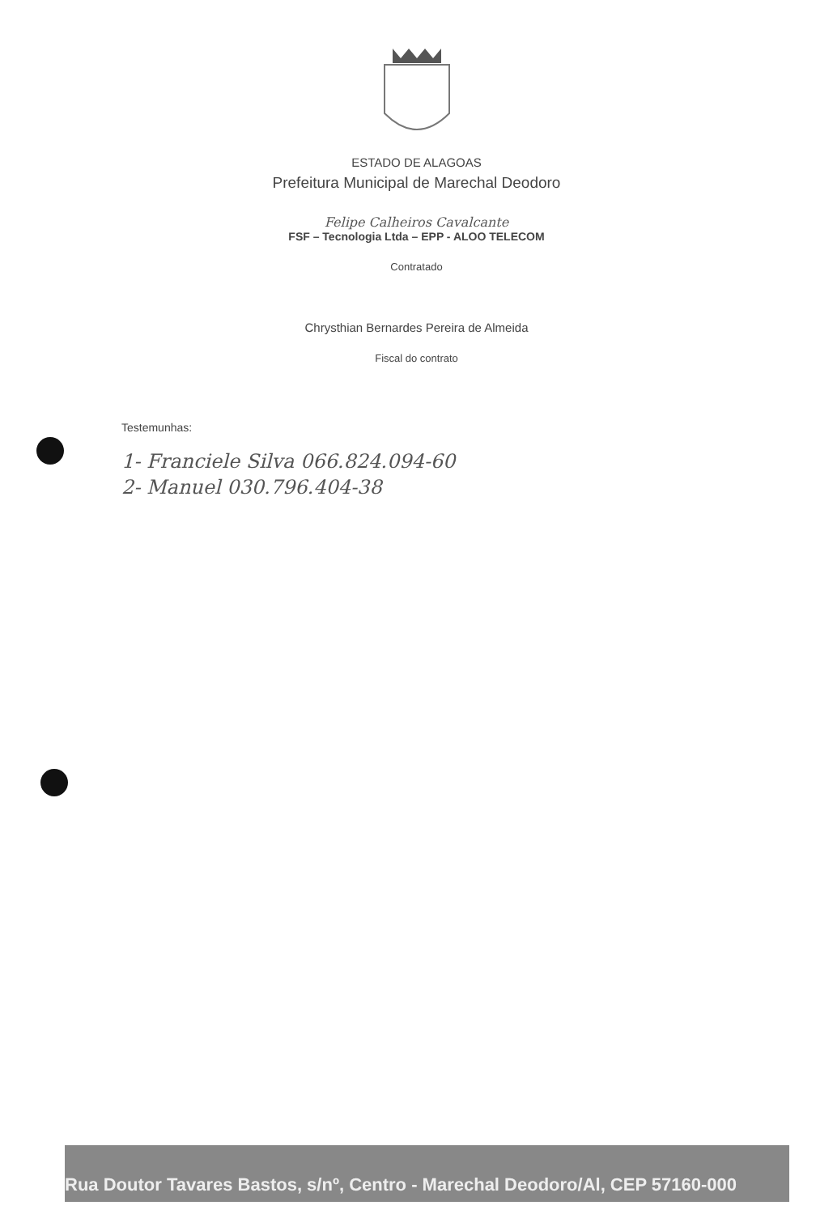ESTADO DE ALAGOAS
Prefeitura Municipal de Marechal Deodoro
Felipe Calheiros Cavalcante
FSF – Tecnologia Ltda – EPP - ALOO TELECOM
Contratado
Chrysthian Bernardes Pereira de Almeida
Fiscal do contrato
Testemunhas:
1- Franciele Silva 066.824.094-60
2- Manuel 030.796.404-38
Rua Doutor Tavares Bastos, s/nº, Centro - Marechal Deodoro/Al, CEP 57160-000